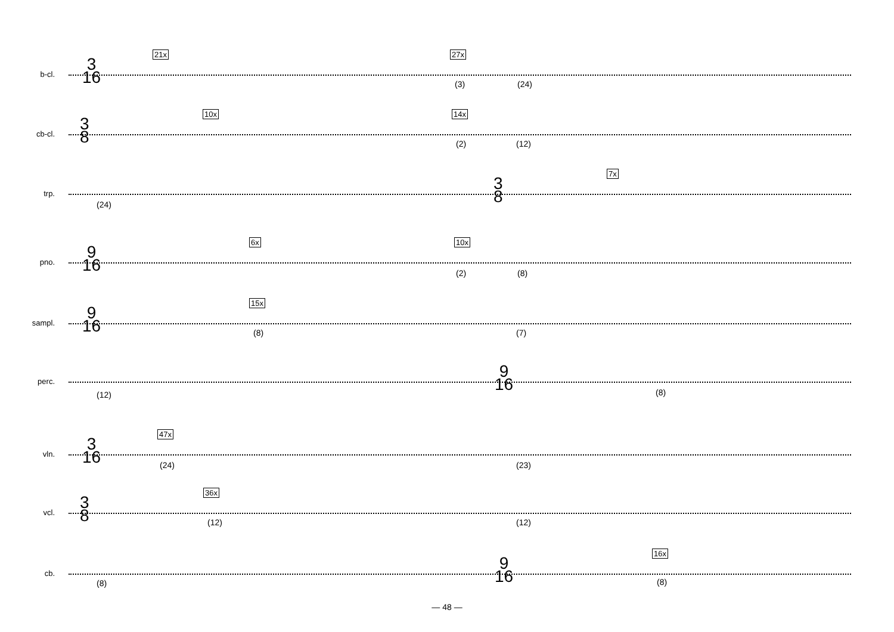b-cl.
3
16
21x 27x
(3) (24)
cb-cl.
3
8
10x 14x
(2) (12)
trp.
(24)
3
8
7x
pno.
9
16
6x 10x
(2) (8)
sampl.
9
16
15x
(8) (7)
perc.
(12)
9
16
(8)
vln.
3
16
47x
(24) (23)
vcl.
3
8
36x
(12) (12)
cb.
(8)
9
16
16x
(8)
— 48 —